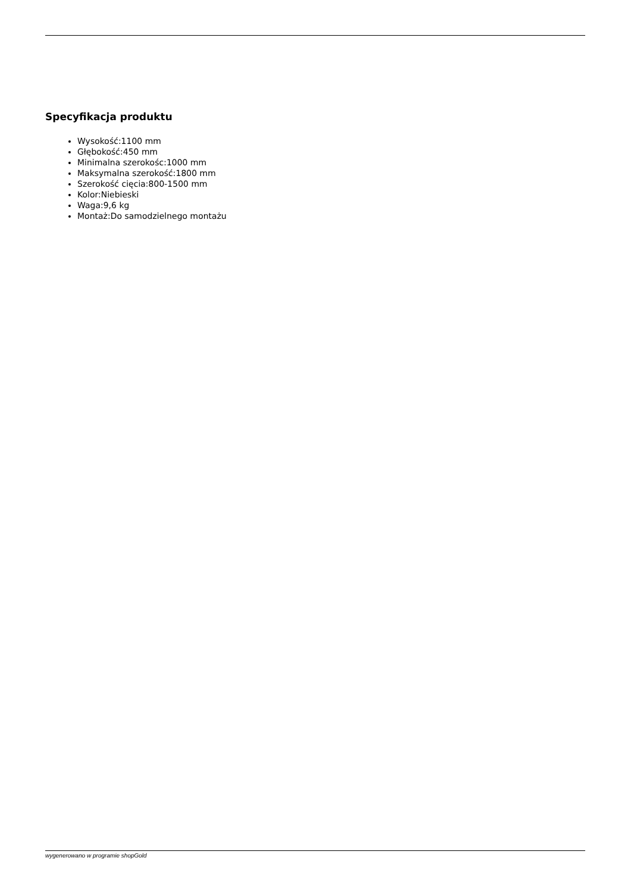Specyfikacja produktu
Wysokość:1100 mm
Głębokość:450 mm
Minimalna szerokośc:1000 mm
Maksymalna szerokość:1800 mm
Szerokość cięcia:800-1500 mm
Kolor:Niebieski
Waga:9,6 kg
Montaż:Do samodzielnego montażu
wygenerowano w programie shopGold